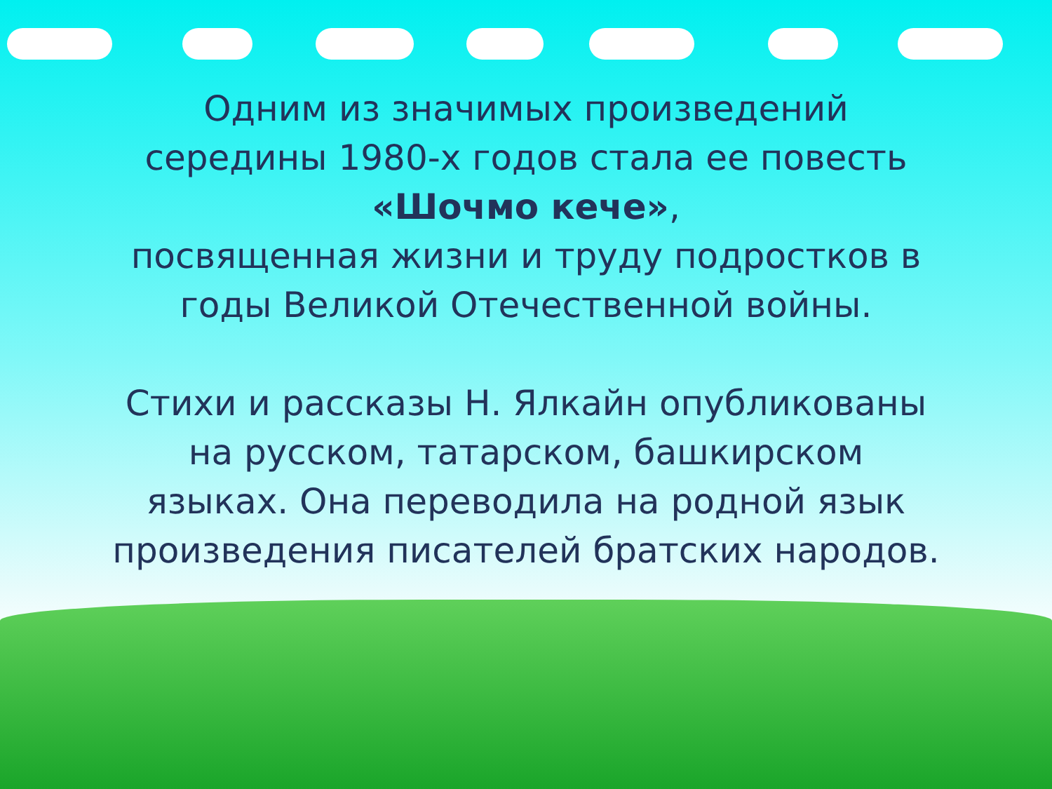Одним из значимых произведений середины 1980-х годов стала ее повесть
«Шочмо кече»,
посвященная жизни и труду подростков в годы Великой Отечественной войны.
Стихи и рассказы Н. Ялкайн опубликованы на русском, татарском, башкирском языках. Она переводила на родной язык произведения писателей братских народов.